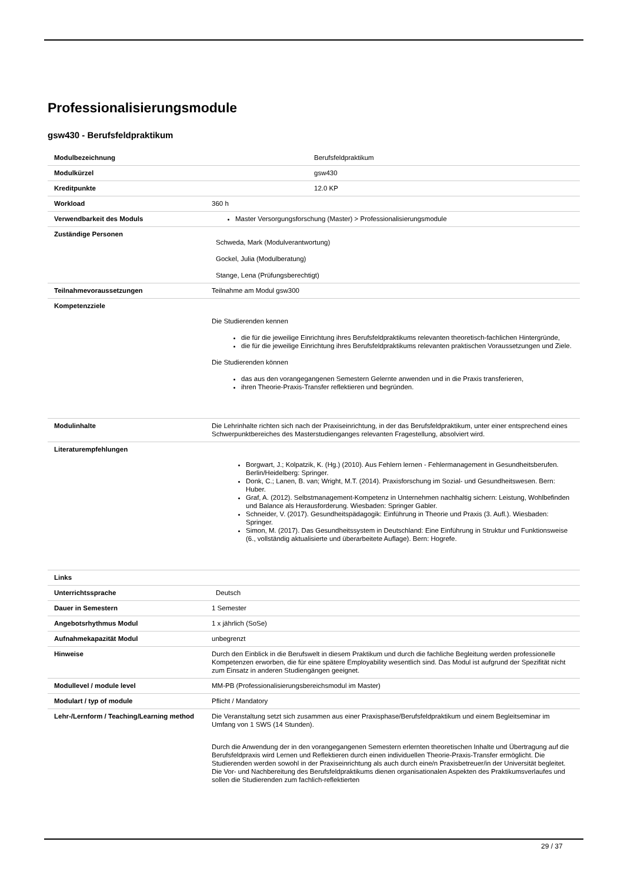Professionalisierungsmodule
gsw430 - Berufsfeldpraktikum
| Modulbezeichnung | Berufsfeldpraktikum |
| Modulkürzel | gsw430 |
| Kreditpunkte | 12.0 KP |
| Workload | 360 h |
| Verwendbarkeit des Moduls | Master Versorgungsforschung (Master) > Professionalisierungsmodule |
| Zuständige Personen | Schweda, Mark (Modulverantwortung) Gockel, Julia (Modulberatung) Stange, Lena (Prüfungsberechtigt) |
| Teilnahmevoraussetzungen | Teilnahme am Modul gsw300 |
| Kompetenzziele | Die Studierenden kennen die für die jeweilige Einrichtung ihres Berufsfeldpraktikums relevanten theoretisch-fachlichen Hintergründe, die für die jeweilige Einrichtung ihres Berufsfeldpraktikums relevanten praktischen Voraussetzungen und Ziele. Die Studierenden können das aus den vorangegangenen Semestern Gelernte anwenden und in die Praxis transferieren, ihren Theorie-Praxis-Transfer reflektieren und begründen. |
| Modulinhalte | Die Lehrinhalte richten sich nach der Praxiseinrichtung, in der das Berufsfeldpraktikum, unter einer entsprechend eines Schwerpunktbereiches des Masterstudienganges relevanten Fragestellung, absolviert wird. |
| Literaturempfehlungen | Borgwart, J.; Kolpatzik, K. (Hg.) (2010). Aus Fehlern lernen - Fehlermanagement in Gesundheitsberufen. Berlin/Heidelberg: Springer. Donk, C.; Lanen, B. van; Wright, M.T. (2014). Praxisforschung im Sozial- und Gesundheitswesen. Bern: Huber. Graf, A. (2012). Selbstmanagement-Kompetenz in Unternehmen nachhaltig sichern: Leistung, Wohlbefinden und Balance als Herausforderung. Wiesbaden: Springer Gabler. Schneider, V. (2017). Gesundheitspädagogik: Einführung in Theorie und Praxis (3. Aufl.). Wiesbaden: Springer. Simon, M. (2017). Das Gesundheitssystem in Deutschland: Eine Einführung in Struktur und Funktionsweise (6., vollständig aktualisierte und überarbeitete Auflage). Bern: Hogrefe. |
| Links | |
| Unterrichtssprache | Deutsch |
| Dauer in Semestern | 1 Semester |
| Angebotsrhythmus Modul | 1 x jährlich (SoSe) |
| Aufnahmekapazität Modul | unbegrenzt |
| Hinweise | Durch den Einblick in die Berufswelt in diesem Praktikum und durch die fachliche Begleitung werden professionelle Kompetenzen erworben, die für eine spätere Employability wesentlich sind. Das Modul ist aufgrund der Spezifität nicht zum Einsatz in anderen Studiengängen geeignet. |
| Modullevel / module level | MM-PB (Professionalisierungsbereichsmodul im Master) |
| Modulart / typ of module | Pflicht / Mandatory |
| Lehr-/Lernform / Teaching/Learning method | Die Veranstaltung setzt sich zusammen aus einer Praxisphase/Berufsfeldpraktikum und einem Begleitseminar im Umfang von 1 SWS (14 Stunden). Durch die Anwendung der in den vorangegangenen Semestern erlernten theoretischen Inhalte und Übertragung auf die Berufsfeldpraxis wird Lernen und Reflektieren durch einen individuellen Theorie-Praxis-Transfer ermöglicht. Die Studierenden werden sowohl in der Praxiseinrichtung als auch durch eine/n Praxisbetreuer/in der Universität begleitet. Die Vor- und Nachbereitung des Berufsfeldpraktikums dienen organisationalen Aspekten des Praktikumsverlaufes und sollen die Studierenden zum fachlich-reflektierten |
29 / 37